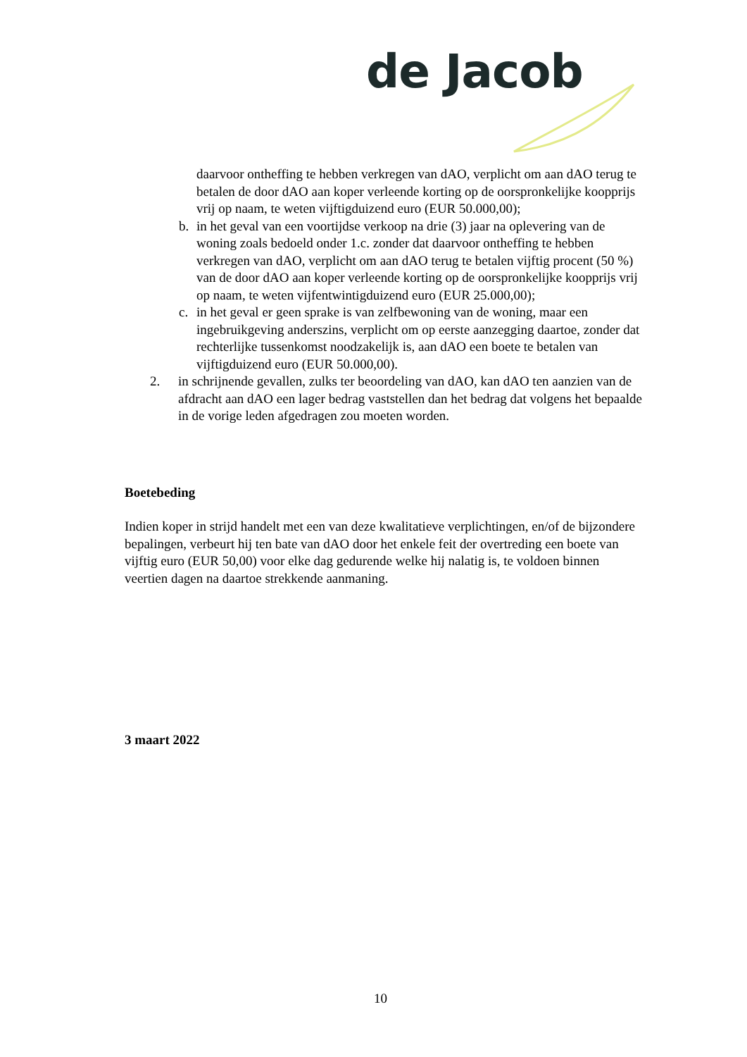de Jacob
daarvoor ontheffing te hebben verkregen van dAO, verplicht om aan dAO terug te betalen de door dAO aan koper verleende korting op de oorspronkelijke koopprijs vrij op naam, te weten vijftigduizend euro (EUR 50.000,00);
b. in het geval van een voortijdse verkoop na drie (3) jaar na oplevering van de woning zoals bedoeld onder 1.c. zonder dat daarvoor ontheffing te hebben verkregen van dAO, verplicht om aan dAO terug te betalen vijftig procent (50 %) van de door dAO aan koper verleende korting op de oorspronkelijke koopprijs vrij op naam, te weten vijfentwintigduizend euro (EUR 25.000,00);
c. in het geval er geen sprake is van zelfbewoning van de woning, maar een ingebruikgeving anderszins, verplicht om op eerste aanzegging daartoe, zonder dat rechterlijke tussenkomst noodzakelijk is, aan dAO een boete te betalen van vijftigduizend euro (EUR 50.000,00).
2. in schrijnende gevallen, zulks ter beoordeling van dAO, kan dAO ten aanzien van de afdracht aan dAO een lager bedrag vaststellen dan het bedrag dat volgens het bepaalde in de vorige leden afgedragen zou moeten worden.
Boetebeding
Indien koper in strijd handelt met een van deze kwalitatieve verplichtingen, en/of de bijzondere bepalingen, verbeurt hij ten bate van dAO door het enkele feit der overtreding een boete van vijftig euro (EUR 50,00) voor elke dag gedurende welke hij nalatig is, te voldoen binnen veertien dagen na daartoe strekkende aanmaning.
3 maart 2022
10